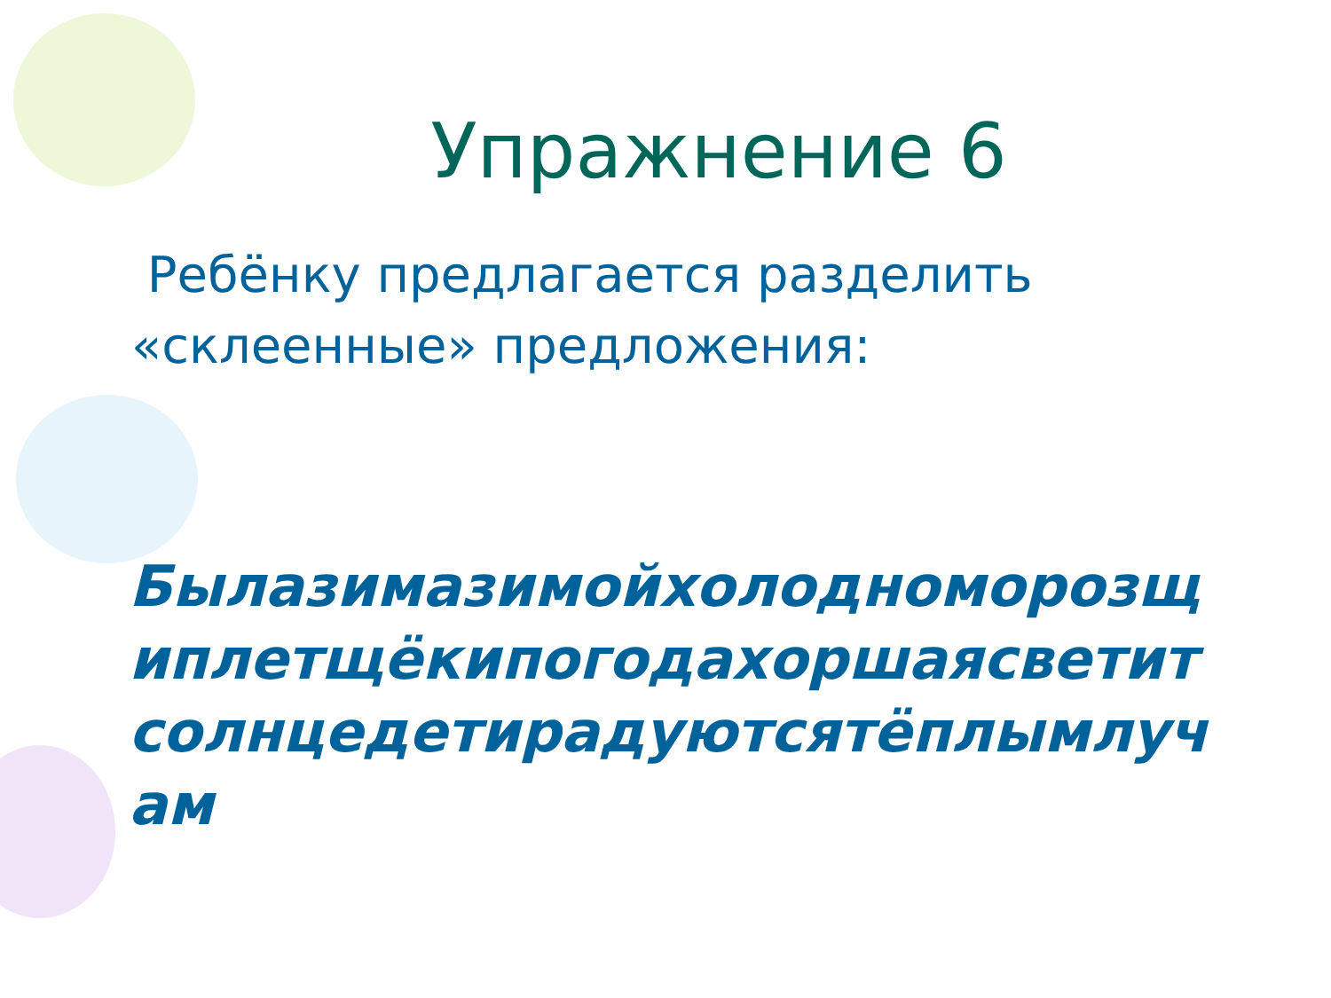Упражнение 6
Ребёнку предлагается разделить «склеенные» предложения:
Былазимазимойхолодноморозщ иплетщёкипогодахоршаясветит солнцедетирадуютсятёплымлуч ам